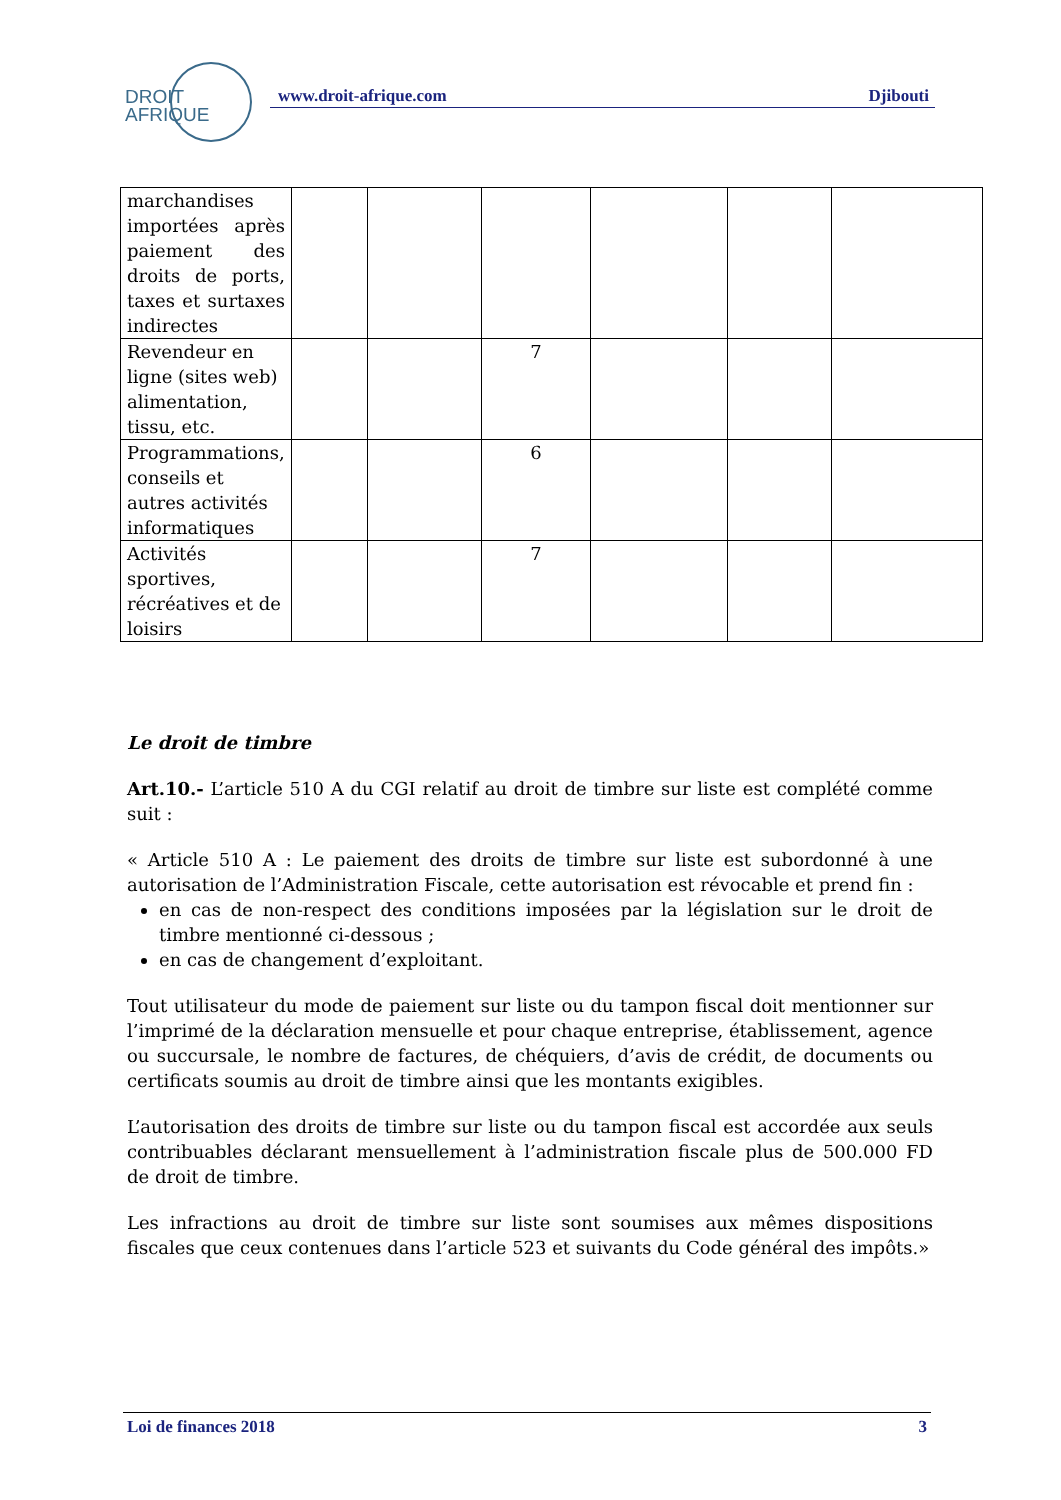DROIT
AFRIQUE
www.droit-afrique.com Djibouti
| marchandises importées après paiement des droits de ports, taxes et surtaxes indirectes | | | | | | |
| Revendeur en ligne (sites web) alimentation, tissu, etc. | | | 7 | | | |
| Programmations, conseils et autres activités informatiques | | | 6 | | | |
| Activités sportives, récréatives et de loisirs | | | 7 | | | |
Le droit de timbre
Art.10.- L’article 510 A du CGI relatif au droit de timbre sur liste est complété comme suit :
« Article 510 A : Le paiement des droits de timbre sur liste est subordonné à une autorisation de l’Administration Fiscale, cette autorisation est révocable et prend fin :
en cas de non-respect des conditions imposées par la législation sur le droit de timbre mentionné ci-dessous ;
en cas de changement d’exploitant.
Tout utilisateur du mode de paiement sur liste ou du tampon fiscal doit mentionner sur l’imprimé de la déclaration mensuelle et pour chaque entreprise, établissement, agence ou succursale, le nombre de factures, de chéquiers, d’avis de crédit, de documents ou certificats soumis au droit de timbre ainsi que les montants exigibles.
L’autorisation des droits de timbre sur liste ou du tampon fiscal est accordée aux seuls contribuables déclarant mensuellement à l’administration fiscale plus de 500.000 FD de droit de timbre.
Les infractions au droit de timbre sur liste sont soumises aux mêmes dispositions fiscales que ceux contenues dans l’article 523 et suivants du Code général des impôts.»
Loi de finances 2018 3